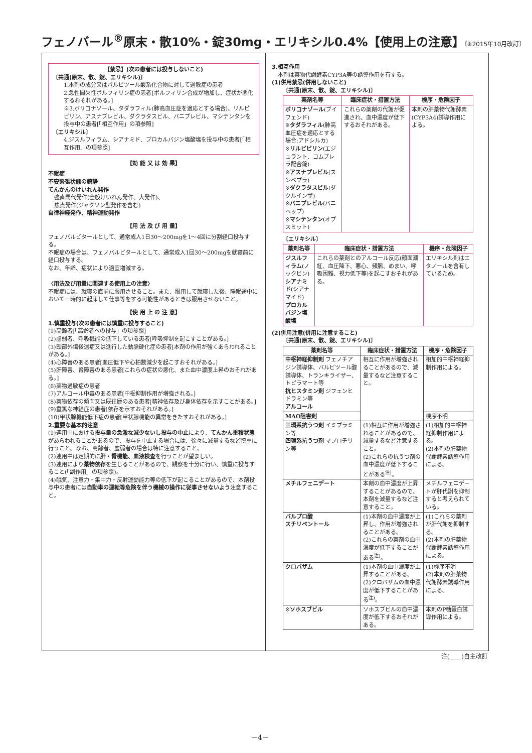フェノバール<sup>®</sup>原末・散10%・錠30mg・エリキシル0.4%【使用上の注意】〔※2015年10月改訂〕
【禁忌】(次の患者には投与しないこと)
〔共通(原末、散、錠、エリキシル)〕
1.本剤の成分又はバルビツール酸系化合物に対して過敏症の患者
2.急性間欠性ポルフィリン症の患者[ポルフィリン合成が増加し、症状が悪化するおそれがある。]
※3.ボリコナゾール、タダラフィル(肺高血圧症を適応とする場合)、リルピビリン、アスナプレビル、ダクラタスビル、バニプレビル、マシテンタンを投与中の患者[「相互作用」の項参照]
〔エリキシル〕
4.ジスルフィラム、シアナミド、プロカルバジン塩酸塩を投与中の患者[「相互作用」の項参照]
【効 能 又 は 効 果】
不眠症
不安緊張状態の鎮静
てんかんのけいれん発作
強直間代発作(全般けいれん発作、大発作)、
焦点発作(ジャクソン型発作を含む)
自律神経発作、精神運動発作
【用 法 及 び 用 量】
フェノバルビタールとして、通常成人1日30～200mgを1～4回に分割経口投与する。
不眠症の場合は、フェノバルビタールとして、通常成人1回30～200mgを就寝前に経口投与する。
なお、年齢、症状により適宜増減する。
〈用法及び用量に関連する使用上の注意〉
不眠症には、就寝の直前に服用させること。また、服用して就寝した後、睡眠途中において一時的に起床して仕事等をする可能性があるときは服用させないこと。
【使 用 上 の 注 意】
1.慎重投与(次の患者には慎重に投与すること)
(1)高齢者[「高齢者への投与」の項参照]
(2)虚弱者、呼吸機能の低下している患者[呼吸抑制を起こすことがある。]
(3)頭部外傷後遺症又は進行した動脈硬化症の患者[本剤の作用が強くあらわれることがある。]
(4)心障害のある患者[血圧低下や心拍数減少を起こすおそれがある。]
(5)肝障害、腎障害のある患者[これらの症状の悪化、また血中濃度上昇のおそれがある。]
(6)薬物過敏症の患者
(7)アルコール中毒のある患者[中枢抑制作用が増強される。]
(8)薬物依存の傾向又は既往歴のある患者[精神依存及び身体依存を示すことがある。]
(9)重篤な神経症の患者[依存を示すおそれがある。]
(10)甲状腺機能低下症の患者[甲状腺機能の異常をきたすおそれがある。]
2.重要な基本的注意
(1)連用中における投与量の急激な減少ないし投与の中止により、てんかん重積状態があらわれることがあるので、投与を中止する場合には、徐々に減量するなど慎重に行うこと。なお、高齢者、虚弱者の場合は特に注意すること。
(2)連用中は定期的に肝・腎機能、血液検査を行うことが望ましい。
(3)連用により薬物依存を生じることがあるので、観察を十分に行い、慎重に投与すること(「副作用」の項参照)。
(4)眠気、注意力・集中力・反射運動能力等の低下が起こることがあるので、本剤投与中の患者には自動車の運転等危険を伴う機械の操作に従事させないよう注意すること。
3.相互作用
本剤は薬物代謝酵素CYP3A等の誘導作用を有する。
(1)併用禁忌(併用しないこと)
〔共通(原末、散、錠、エリキシル)〕
| 薬剤名等 | 臨床症状・措置方法 | 機序・危険因子 |
| --- | --- | --- |
| ボリコナゾール (ブイフェンド) ※ タダラフィル (肺高血圧症を適応とする場合:アドシルカ) ※ リルピビリン (エジュラント、コムプレラ配合錠) ※ アスナプレビル (スンベプラ) ※ ダクラタスビル (ダクルインザ) ※ バニプレビル (バニヘップ) ※ マシテンタン (オプスミット) | これらの薬剤の代謝が促進され、血中濃度が低下するおそれがある。 | 本剤の肝薬物代謝酵素(CYP3A4)誘導作用による。 |
〔エリキシル〕
| 薬剤名等 | 臨床症状・措置方法 | 機序・危険因子 |
| --- | --- | --- |
| ジスルフィラム (ノックビン) シアナミド (シアナマイド) プロカルバジン塩酸塩 | これらの薬剤とのアルコール反応(顔面潮紅、血圧降下、悪心、頻脈、めまい、呼吸困難、視力低下等)を起こすおそれがある。 | エリキシル剤はエタノールを含有しているため。 |
(2)併用注意(併用に注意すること)
〔共通(原末、散、錠、エリキシル)〕
| 薬剤名等 | 臨床症状・措置方法 | 機序・危険因子 |
| --- | --- | --- |
| 中枢神経抑制剤 フェノチアジン誘導体、バルビツール酸誘導体、トランキライザー、トピラマート等 抗ヒスタミン剤 ジフェンヒドラミン等 アルコール | 相互に作用が増強されることがあるので、減量するなど注意すること。 | 相加的中枢神経抑制作用による。 |
| MAO阻害剤 | | 機序不明 |
| 三環系抗うつ剤 イミプラミン等 四環系抗うつ剤 マプロチリン等 | (1)相互に作用が増強されることがあるので、減量するなど注意すること。 (2)これらの抗うつ剤の血中濃度が低下することがある<sup>注)</sup>。 | (1)相加的中枢神経抑制作用による。 (2)本剤の肝薬物代謝酵素誘導作用による。 |
| メチルフェニデート | 本剤の血中濃度が上昇することがあるので、本剤を減量するなど注意すること。 | メチルフェニデートが肝代謝を抑制すると考えられている。 |
| バルプロ酸 スチリペントール | (1)本剤の血中濃度が上昇し、作用が増強されることがある。 (2)これらの薬剤の血中濃度が低下することがある<sup>注)</sup>。 | (1)これらの薬剤が肝代謝を抑制する。 (2)本剤の肝薬物代謝酵素誘導作用による。 |
| クロバザム | (1)本剤の血中濃度が上昇することがある。 (2)クロバザムの血中濃度が低下することがある<sup>注)</sup>。 | (1)機序不明 (2)本剤の肝薬物代謝酵素誘導作用による。 |
| ※ ソホスブビル | ソホスブビルの血中濃度が低下するおそれがある。 | 本剤のP糖蛋白誘導作用による。 |
注(____)自主改訂
－4－